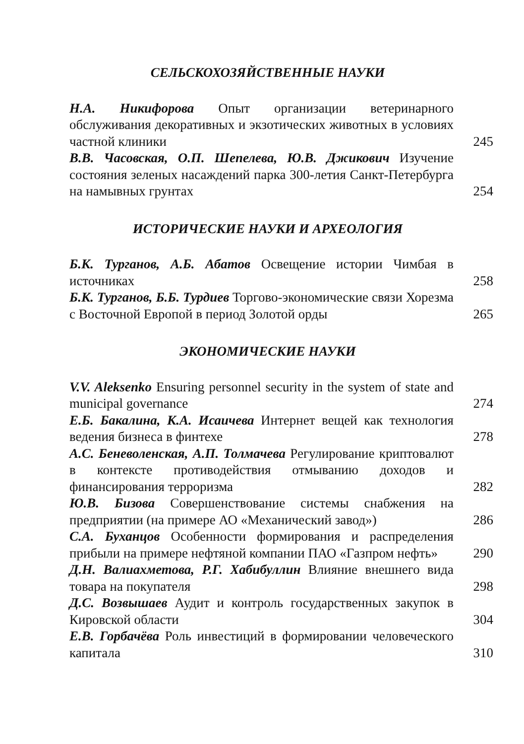СЕЛЬСКОХОЗЯЙСТВЕННЫЕ НАУКИ
Н.А. Никифорова Опыт организации ветеринарного обслуживания декоративных и экзотических животных в условиях частной клиники
245
В.В. Часовская, О.П. Шепелева, Ю.В. Джикович Изучение состояния зеленых насаждений парка 300-летия Санкт-Петербурга на намывных грунтах
254
ИСТОРИЧЕСКИЕ НАУКИ И АРХЕОЛОГИЯ
Б.К. Турганов, А.Б. Абатов Освещение истории Чимбая в источниках
258
Б.К. Турганов, Б.Б. Турдиев Торгово-экономические связи Хорезма с Восточной Европой в период Золотой орды
265
ЭКОНОМИЧЕСКИЕ НАУКИ
V.V. Aleksenko Ensuring personnel security in the system of state and municipal governance
274
Е.Б. Бакалина, К.А. Исаичева Интернет вещей как технология ведения бизнеса в финтехе
278
А.С. Беневоленская, А.П. Толмачева Регулирование криптовалют в контексте противодействия отмыванию доходов и финансирования терроризма
282
Ю.В. Бизова Совершенствование системы снабжения на предприятии (на примере АО «Механический завод»)
286
С.А. Буханцов Особенности формирования и распределения прибыли на примере нефтяной компании ПАО «Газпром нефть»
290
Д.Н. Валиахметова, Р.Г. Хабибуллин Влияние внешнего вида товара на покупателя
298
Д.С. Возвышаев Аудит и контроль государственных закупок в Кировской области
304
Е.В. Горбачёва Роль инвестиций в формировании человеческого капитала
310